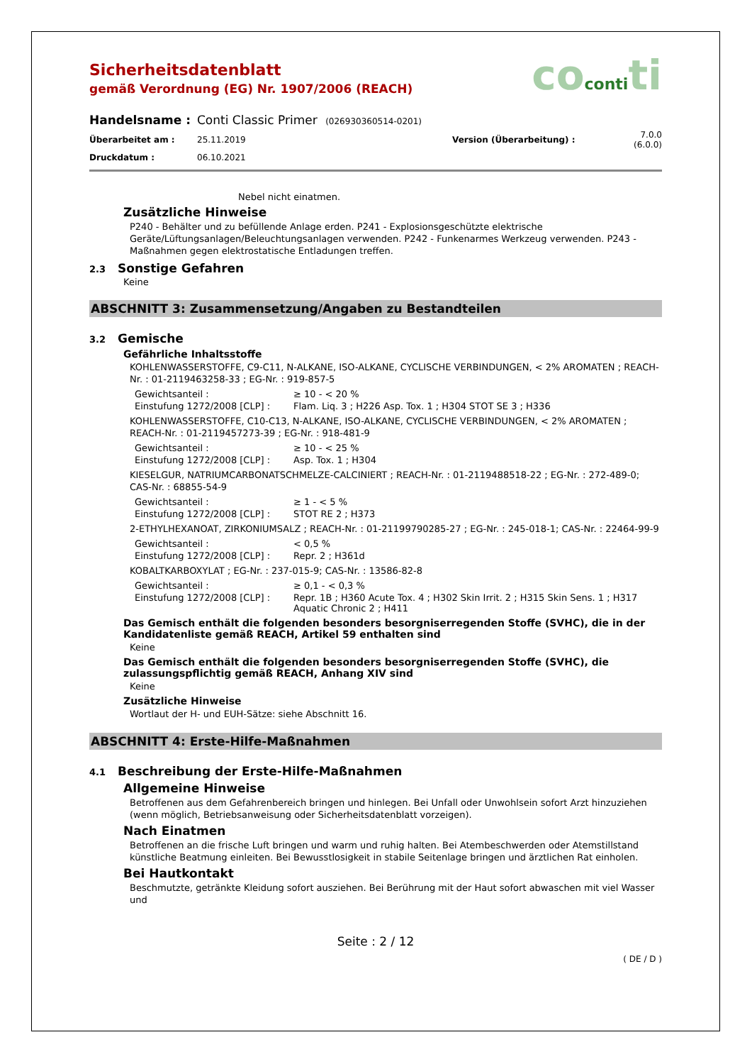cocontiti
Sicherheitsdatenblatt
gemäß Verordnung (EG) Nr. 1907/2006 (REACH)
| Handelsname : | Conti Classic Primer (026930360514-0201) | | |
| Überarbeitet am : | 25.11.2019 | Version (Überarbeitung) : | 7.0.0 (6.0.0) |
| Druckdatum : | 06.10.2021 | | |
Nebel nicht einatmen.
Zusätzliche Hinweise
P240 - Behälter und zu befüllende Anlage erden. P241 - Explosionsgeschützte elektrische Geräte/Lüftungsanlagen/Beleuchtungsanlagen verwenden. P242 - Funkenarmes Werkzeug verwenden. P243 - Maßnahmen gegen elektrostatische Entladungen treffen.
2.3 Sonstige Gefahren
Keine
ABSCHNITT 3: Zusammensetzung/Angaben zu Bestandteilen
3.2 Gemische
Gefährliche Inhaltsstoffe
KOHLENWASSERSTOFFE, C9-C11, N-ALKANE, ISO-ALKANE, CYCLISCHE VERBINDUNGEN, < 2% AROMATEN ; REACH-Nr. : 01-2119463258-33 ; EG-Nr. : 919-857-5
| Gewichtsanteil : | ≥ 10 - < 20 % |
| Einstufung 1272/2008 [CLP] : | Flam. Liq. 3 ; H226 Asp. Tox. 1 ; H304 STOT SE 3 ; H336 |
KOHLENWASSERSTOFFE, C10-C13, N-ALKANE, ISO-ALKANE, CYCLISCHE VERBINDUNGEN, < 2% AROMATEN ; REACH-Nr. : 01-2119457273-39 ; EG-Nr. : 918-481-9
| Gewichtsanteil : | ≥ 10 - < 25 % |
| Einstufung 1272/2008 [CLP] : | Asp. Tox. 1 ; H304 |
KIESELGUR, NATRIUMCARBONATSCHMELZE-CALCINIERT ; REACH-Nr. : 01-2119488518-22 ; EG-Nr. : 272-489-0; CAS-Nr. : 68855-54-9
| Gewichtsanteil : | ≥ 1 - < 5 % |
| Einstufung 1272/2008 [CLP] : | STOT RE 2 ; H373 |
2-ETHYLHEXANOAT, ZIRKONIUMSALZ ; REACH-Nr. : 01-21199790285-27 ; EG-Nr. : 245-018-1; CAS-Nr. : 22464-99-9
| Gewichtsanteil : | < 0,5 % |
| Einstufung 1272/2008 [CLP] : | Repr. 2 ; H361d |
KOBALTKARBOXYLAT ; EG-Nr. : 237-015-9; CAS-Nr. : 13586-82-8
| Gewichtsanteil : | ≥ 0,1 - < 0,3 % |
| Einstufung 1272/2008 [CLP] : | Repr. 1B ; H360 Acute Tox. 4 ; H302 Skin Irrit. 2 ; H315 Skin Sens. 1 ; H317 Aquatic Chronic 2 ; H411 |
Das Gemisch enthält die folgenden besonders besorgniserregenden Stoffe (SVHC), die in der Kandidatenliste gemäß REACH, Artikel 59 enthalten sind
Keine
Das Gemisch enthält die folgenden besonders besorgniserregenden Stoffe (SVHC), die zulassungspflichtig gemäß REACH, Anhang XIV sind
Keine
Zusätzliche Hinweise
Wortlaut der H- und EUH-Sätze: siehe Abschnitt 16.
ABSCHNITT 4: Erste-Hilfe-Maßnahmen
4.1 Beschreibung der Erste-Hilfe-Maßnahmen
Allgemeine Hinweise
Betroffenen aus dem Gefahrenbereich bringen und hinlegen. Bei Unfall oder Unwohlsein sofort Arzt hinzuziehen (wenn möglich, Betriebsanweisung oder Sicherheitsdatenblatt vorzeigen).
Nach Einatmen
Betroffenen an die frische Luft bringen und warm und ruhig halten. Bei Atembeschwerden oder Atemstillstand künstliche Beatmung einleiten. Bei Bewusstlosigkeit in stabile Seitenlage bringen und ärztlichen Rat einholen.
Bei Hautkontakt
Beschmutzte, getränkte Kleidung sofort ausziehen. Bei Berührung mit der Haut sofort abwaschen mit viel Wasser und
Seite : 2 / 12
( DE / D )